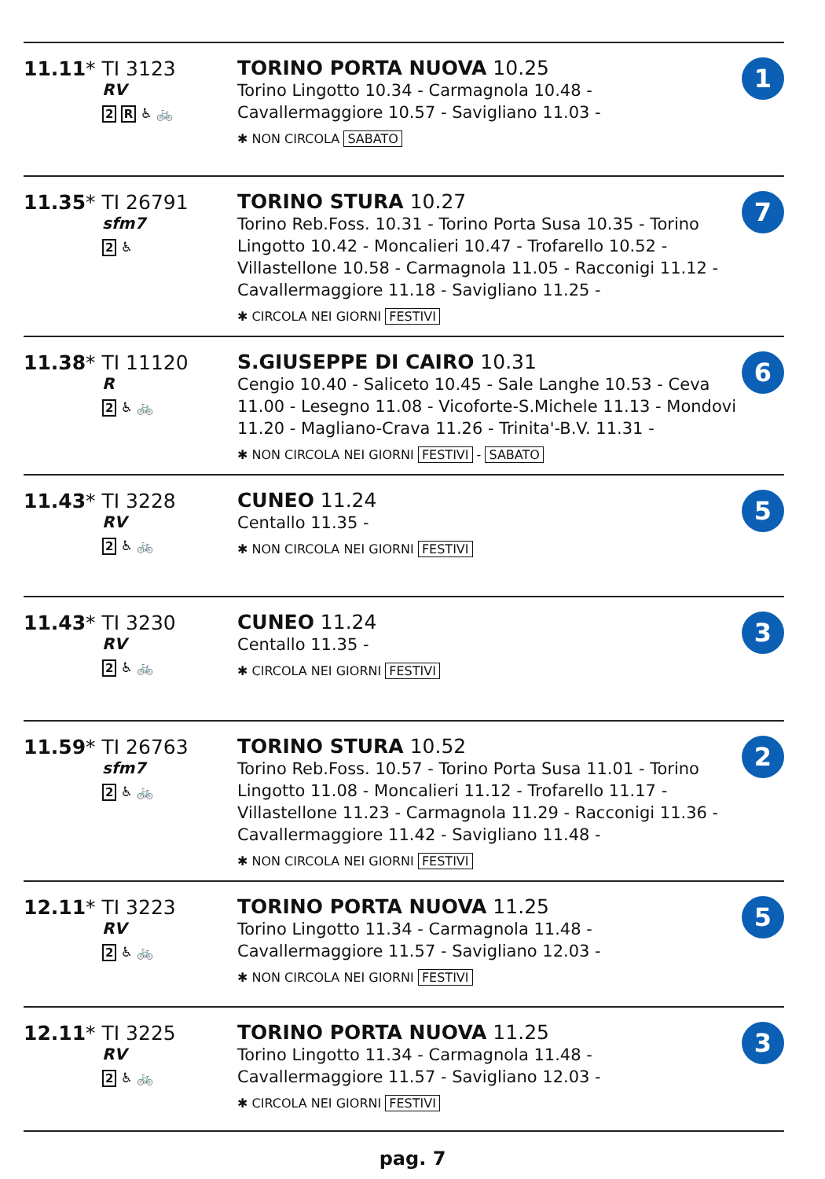| 11.11 * TI 3123 RV 2 R ♿ 🚲 | TORINO PORTA NUOVA 10.25 Torino Lingotto 10.34 - Carmagnola 10.48 - Cavallermaggiore 10.57 - Savigliano 11.03 - ✱ NON CIRCOLA SABATO | 1 |
| 11.35 * TI 26791 sfm7 2 ♿ | TORINO STURA 10.27 Torino Reb.Foss. 10.31 - Torino Porta Susa 10.35 - Torino Lingotto 10.42 - Moncalieri 10.47 - Trofarello 10.52 - Villastellone 10.58 - Carmagnola 11.05 - Racconigi 11.12 - Cavallermaggiore 11.18 - Savigliano 11.25 - ✱ CIRCOLA NEI GIORNI FESTIVI | 7 |
| 11.38 * TI 11120 R 2 ♿ 🚲 | S.GIUSEPPE DI CAIRO 10.31 Cengio 10.40 - Saliceto 10.45 - Sale Langhe 10.53 - Ceva 11.00 - Lesegno 11.08 - Vicoforte-S.Michele 11.13 - Mondovi 11.20 - Magliano-Crava 11.26 - Trinita'-B.V. 11.31 - ✱ NON CIRCOLA NEI GIORNI FESTIVI - SABATO | 6 |
| 11.43 * TI 3228 RV 2 ♿ 🚲 | CUNEO 11.24 Centallo 11.35 - ✱ NON CIRCOLA NEI GIORNI FESTIVI | 5 |
| 11.43 * TI 3230 RV 2 ♿ 🚲 | CUNEO 11.24 Centallo 11.35 - ✱ CIRCOLA NEI GIORNI FESTIVI | 3 |
| 11.59 * TI 26763 sfm7 2 ♿ 🚲 | TORINO STURA 10.52 Torino Reb.Foss. 10.57 - Torino Porta Susa 11.01 - Torino Lingotto 11.08 - Moncalieri 11.12 - Trofarello 11.17 - Villastellone 11.23 - Carmagnola 11.29 - Racconigi 11.36 - Cavallermaggiore 11.42 - Savigliano 11.48 - ✱ NON CIRCOLA NEI GIORNI FESTIVI | 2 |
| 12.11 * TI 3223 RV 2 ♿ 🚲 | TORINO PORTA NUOVA 11.25 Torino Lingotto 11.34 - Carmagnola 11.48 - Cavallermaggiore 11.57 - Savigliano 12.03 - ✱ NON CIRCOLA NEI GIORNI FESTIVI | 5 |
| 12.11 * TI 3225 RV 2 ♿ 🚲 | TORINO PORTA NUOVA 11.25 Torino Lingotto 11.34 - Carmagnola 11.48 - Cavallermaggiore 11.57 - Savigliano 12.03 - ✱ CIRCOLA NEI GIORNI FESTIVI | 3 |
pag. 7